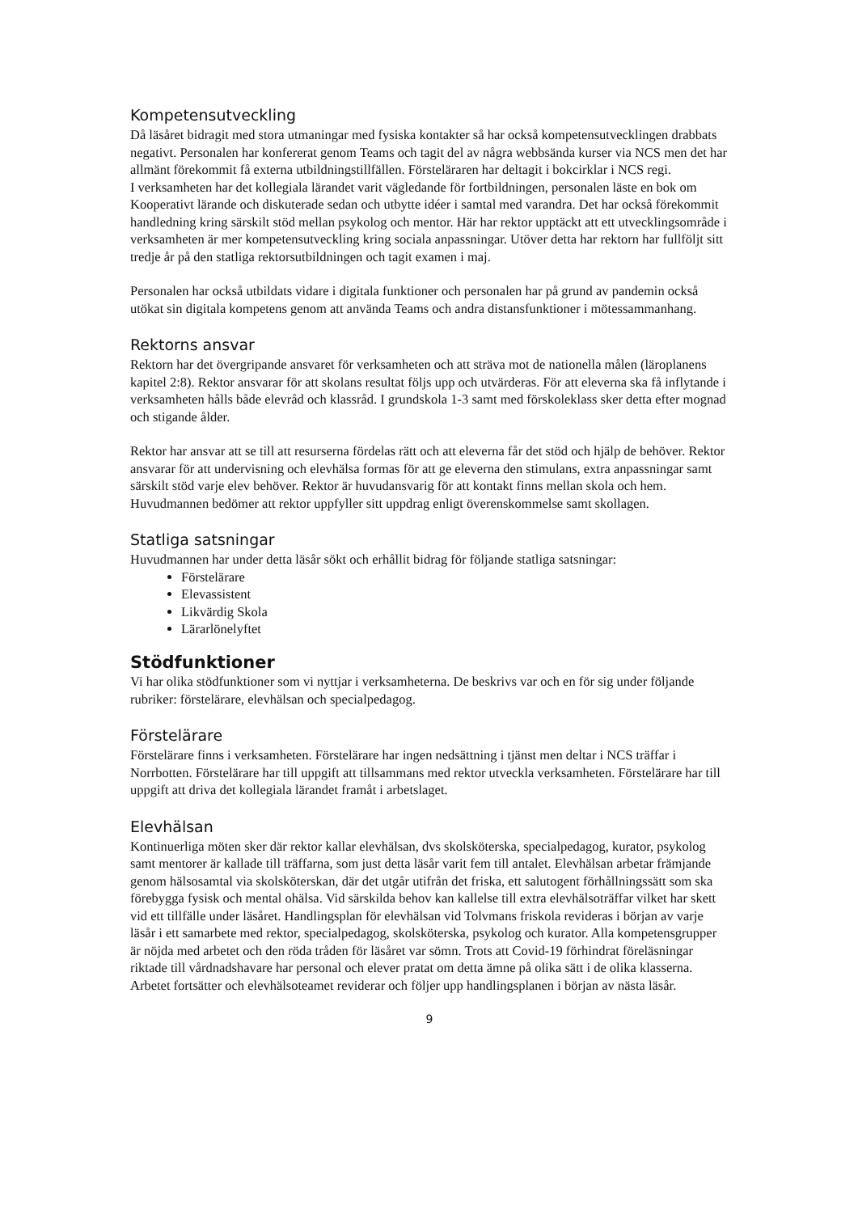Kompetensutveckling
Då läsåret bidragit med stora utmaningar med fysiska kontakter så har också kompetensutvecklingen drabbats negativt. Personalen har konfererat genom Teams och tagit del av några webbsända kurser via NCS men det har allmänt förekommit få externa utbildningstillfällen. Försteläraren har deltagit i bokcirklar i NCS regi.
I verksamheten har det kollegiala lärandet varit vägledande för fortbildningen, personalen läste en bok om Kooperativt lärande och diskuterade sedan och utbytte idéer i samtal med varandra. Det har också förekommit handledning kring särskilt stöd mellan psykolog och mentor. Här har rektor upptäckt att ett utvecklingsområde i verksamheten är mer kompetensutveckling kring sociala anpassningar. Utöver detta har rektorn har fullföljt sitt tredje år på den statliga rektorsutbildningen och tagit examen i maj.
Personalen har också utbildats vidare i digitala funktioner och personalen har på grund av pandemin också utökat sin digitala kompetens genom att använda Teams och andra distansfunktioner i mötessammanhang.
Rektorns ansvar
Rektorn har det övergripande ansvaret för verksamheten och att sträva mot de nationella målen (läroplanens kapitel 2:8). Rektor ansvarar för att skolans resultat följs upp och utvärderas. För att eleverna ska få inflytande i verksamheten hålls både elevråd och klassråd. I grundskola 1-3 samt med förskoleklass sker detta efter mognad och stigande ålder.
Rektor har ansvar att se till att resurserna fördelas rätt och att eleverna får det stöd och hjälp de behöver. Rektor ansvarar för att undervisning och elevhälsa formas för att ge eleverna den stimulans, extra anpassningar samt särskilt stöd varje elev behöver. Rektor är huvudansvarig för att kontakt finns mellan skola och hem. Huvudmannen bedömer att rektor uppfyller sitt uppdrag enligt överenskommelse samt skollagen.
Statliga satsningar
Huvudmannen har under detta läsår sökt och erhållit bidrag för följande statliga satsningar:
Förstelärare
Elevassistent
Likvärdig Skola
Lärarlönelyftet
Stödfunktioner
Vi har olika stödfunktioner som vi nyttjar i verksamheterna. De beskrivs var och en för sig under följande rubriker: förstelärare, elevhälsan och specialpedagog.
Förstelärare
Förstelärare finns i verksamheten. Förstelärare har ingen nedsättning i tjänst men deltar i NCS träffar i Norrbotten. Förstelärare har till uppgift att tillsammans med rektor utveckla verksamheten. Förstelärare har till uppgift att driva det kollegiala lärandet framåt i arbetslaget.
Elevhälsan
Kontinuerliga möten sker där rektor kallar elevhälsan, dvs skolsköterska, specialpedagog, kurator, psykolog samt mentorer är kallade till träffarna, som just detta läsår varit fem till antalet. Elevhälsan arbetar främjande genom hälsosamtal via skolsköterskan, där det utgår utifrån det friska, ett salutogent förhållningssätt som ska förebygga fysisk och mental ohälsa. Vid särskilda behov kan kallelse till extra elevhälsoträffar vilket har skett vid ett tillfälle under läsåret. Handlingsplan för elevhälsan vid Tolvmans friskola revideras i början av varje läsår i ett samarbete med rektor, specialpedagog, skolsköterska, psykolog och kurator. Alla kompetensgrupper är nöjda med arbetet och den röda tråden för läsåret var sömn. Trots att Covid-19 förhindrat föreläsningar riktade till vårdnadshavare har personal och elever pratat om detta ämne på olika sätt i de olika klasserna. Arbetet fortsätter och elevhälsoteamet reviderar och följer upp handlingsplanen i början av nästa läsår.
9